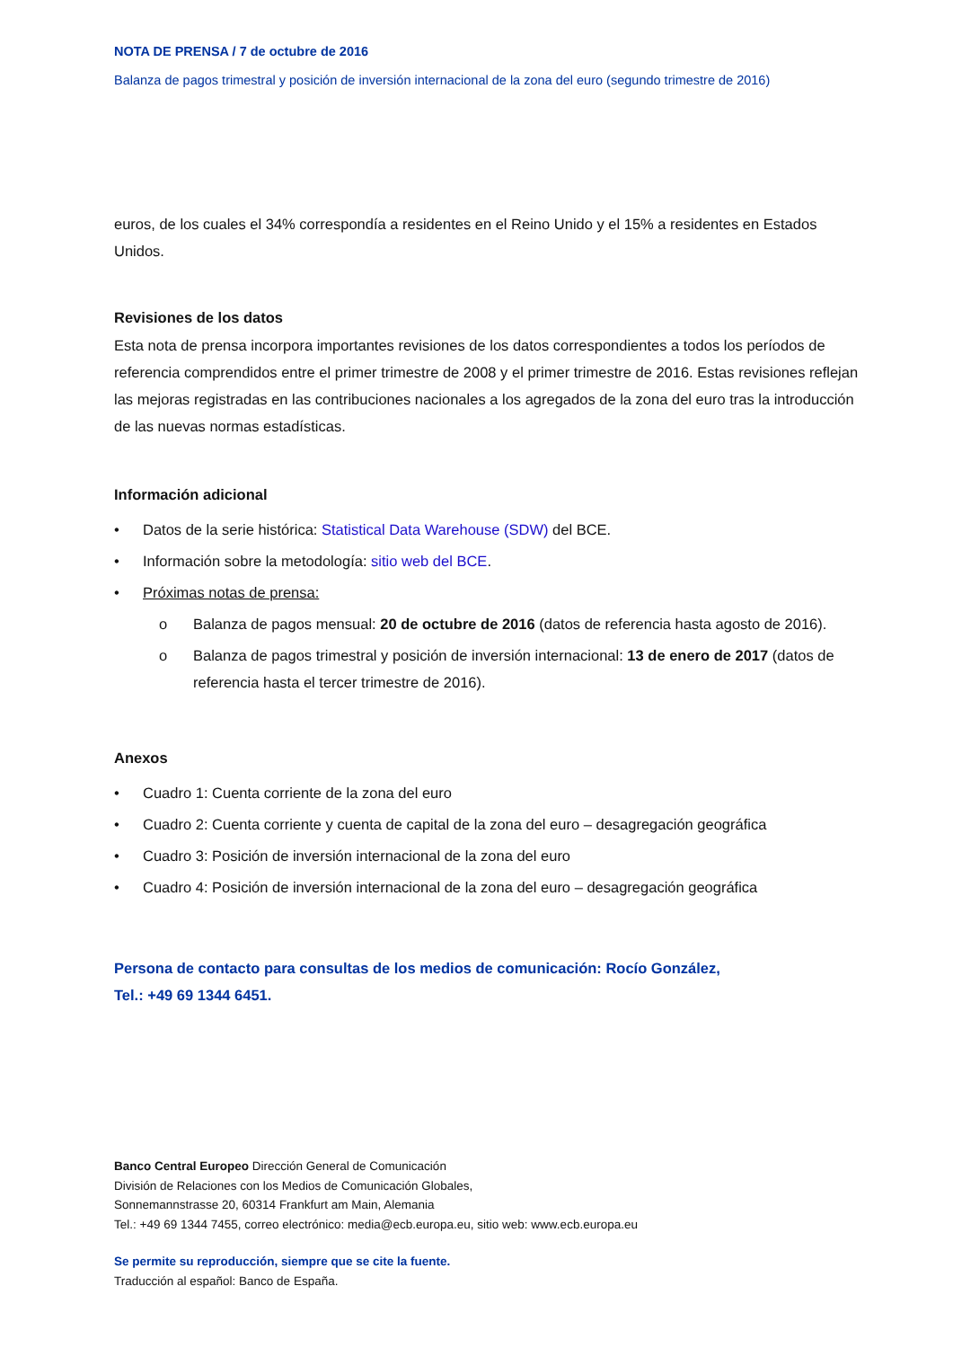NOTA DE PRENSA / 7 de octubre de 2016
Balanza de pagos trimestral y posición de inversión internacional de la zona del euro (segundo trimestre de 2016)
euros, de los cuales el 34% correspondía a residentes en el Reino Unido y el 15% a residentes en Estados Unidos.
Revisiones de los datos
Esta nota de prensa incorpora importantes revisiones de los datos correspondientes a todos los períodos de referencia comprendidos entre el primer trimestre de 2008 y el primer trimestre de 2016. Estas revisiones reflejan las mejoras registradas en las contribuciones nacionales a los agregados de la zona del euro tras la introducción de las nuevas normas estadísticas.
Información adicional
• Datos de la serie histórica: Statistical Data Warehouse (SDW) del BCE.
• Información sobre la metodología: sitio web del BCE.
• Próximas notas de prensa:
o Balanza de pagos mensual: 20 de octubre de 2016 (datos de referencia hasta agosto de 2016).
o Balanza de pagos trimestral y posición de inversión internacional: 13 de enero de 2017 (datos de referencia hasta el tercer trimestre de 2016).
Anexos
• Cuadro 1: Cuenta corriente de la zona del euro
• Cuadro 2: Cuenta corriente y cuenta de capital de la zona del euro – desagregación geográfica
• Cuadro 3: Posición de inversión internacional de la zona del euro
• Cuadro 4: Posición de inversión internacional de la zona del euro – desagregación geográfica
Persona de contacto para consultas de los medios de comunicación: Rocío González,
Tel.: +49 69 1344 6451.
Banco Central Europeo Dirección General de Comunicación
División de Relaciones con los Medios de Comunicación Globales,
Sonnemannstrasse 20, 60314 Frankfurt am Main, Alemania
Tel.: +49 69 1344 7455, correo electrónico: media@ecb.europa.eu, sitio web: www.ecb.europa.eu
Se permite su reproducción, siempre que se cite la fuente.
Traducción al español: Banco de España.